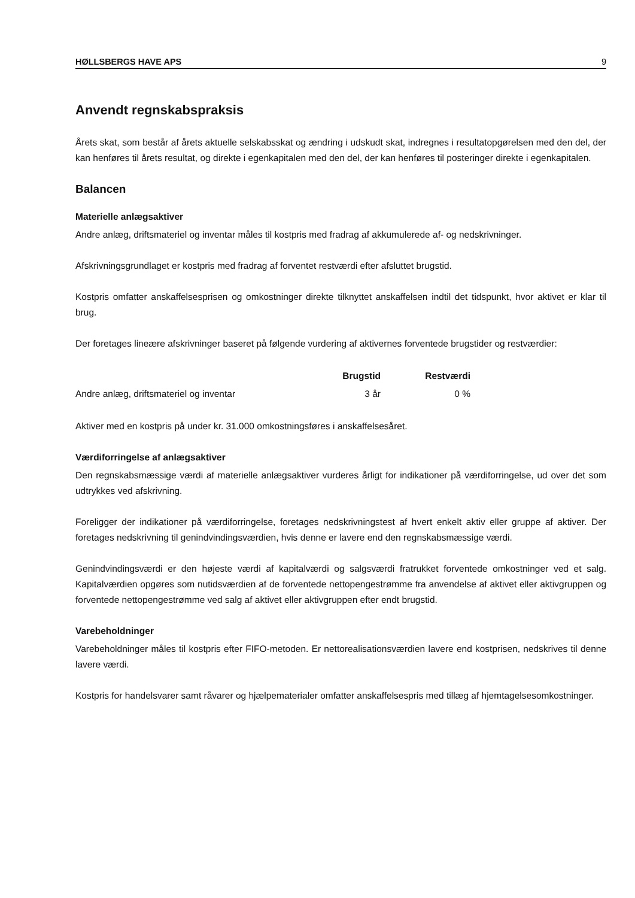HØLLSBERGS HAVE APS 9
Anvendt regnskabspraksis
Årets skat, som består af årets aktuelle selskabsskat og ændring i udskudt skat, indregnes i resultatopgørelsen med den del, der kan henføres til årets resultat, og direkte i egenkapitalen med den del, der kan henføres til posteringer direkte i egenkapitalen.
Balancen
Materielle anlægsaktiver
Andre anlæg, driftsmateriel og inventar måles til kostpris med fradrag af akkumulerede af- og nedskrivninger.
Afskrivningsgrundlaget er kostpris med fradrag af forventet restværdi efter afsluttet brugstid.
Kostpris omfatter anskaffelsesprisen og omkostninger direkte tilknyttet anskaffelsen indtil det tidspunkt, hvor aktivet er klar til brug.
Der foretages lineære afskrivninger baseret på følgende vurdering af aktivernes forventede brugstider og restværdier:
| | Brugstid | Restværdi |
| --- | --- | --- |
| Andre anlæg, driftsmateriel og inventar | 3 år | 0 % |
Aktiver med en kostpris på under kr. 31.000 omkostningsføres i anskaffelsesåret.
Værdiforringelse af anlægsaktiver
Den regnskabsmæssige værdi af materielle anlægsaktiver vurderes årligt for indikationer på værdiforringelse, ud over det som udtrykkes ved afskrivning.
Foreligger der indikationer på værdiforringelse, foretages nedskrivningstest af hvert enkelt aktiv eller gruppe af aktiver. Der foretages nedskrivning til genindvindingsværdien, hvis denne er lavere end den regnskabsmæssige værdi.
Genindvindingsværdi er den højeste værdi af kapitalværdi og salgsværdi fratrukket forventede omkostninger ved et salg. Kapitalværdien opgøres som nutidsværdien af de forventede nettopengestrømme fra anvendelse af aktivet eller aktivgruppen og forventede nettopengestrømme ved salg af aktivet eller aktivgruppen efter endt brugstid.
Varebeholdninger
Varebeholdninger måles til kostpris efter FIFO-metoden. Er nettorealisationsværdien lavere end kostprisen, nedskrives til denne lavere værdi.
Kostpris for handelsvarer samt råvarer og hjælpematerialer omfatter anskaffelsespris med tillæg af hjemtagelsesomkostninger.